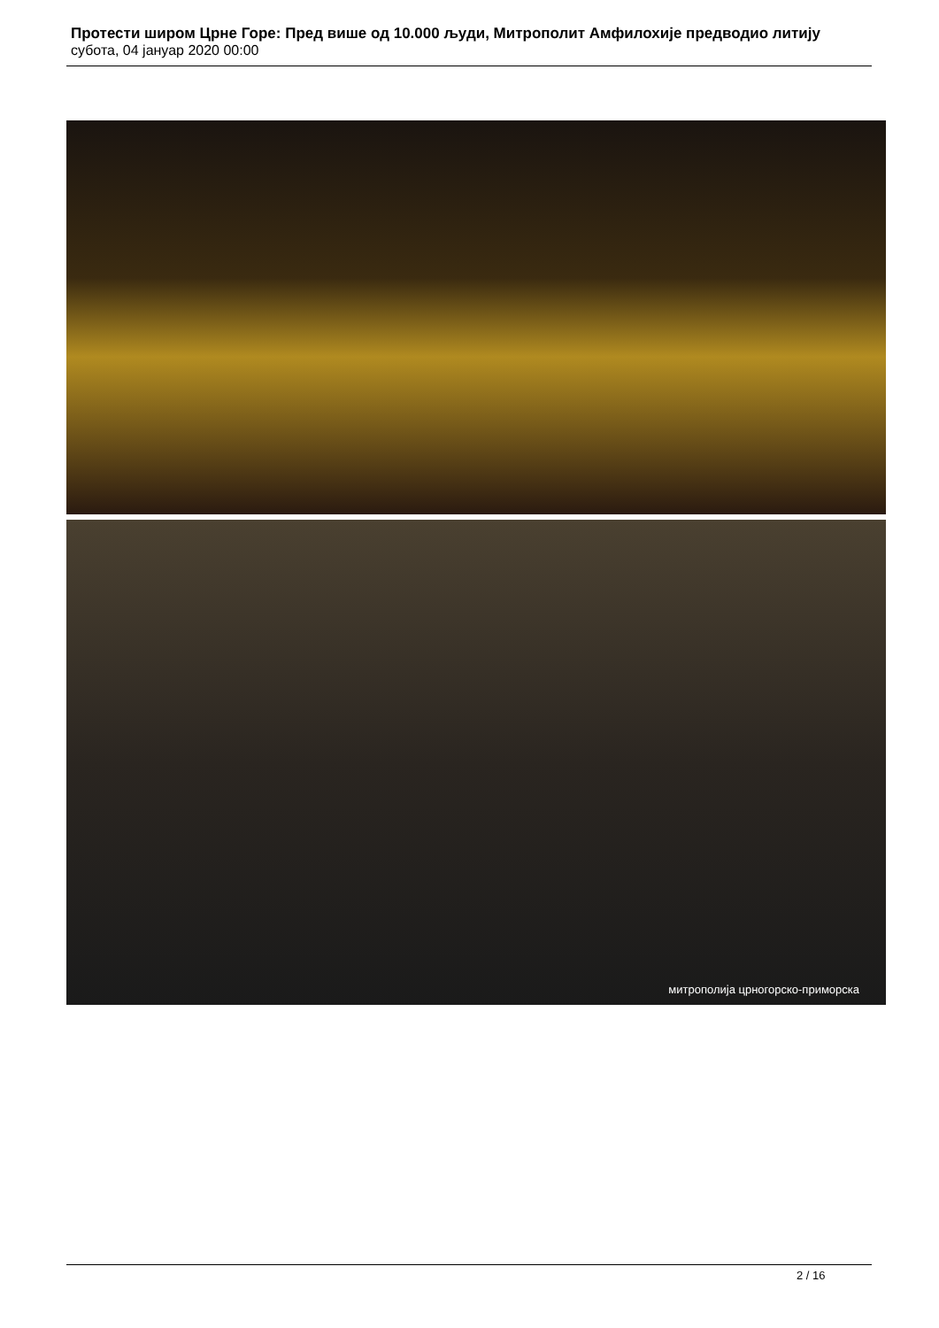Протести широм Црне Горе: Пред више од 10.000 људи, Митрополит Амфилохије предводио литију
субота, 04 јануар 2020 00:00
митрополија црногорско-приморска
2 / 16